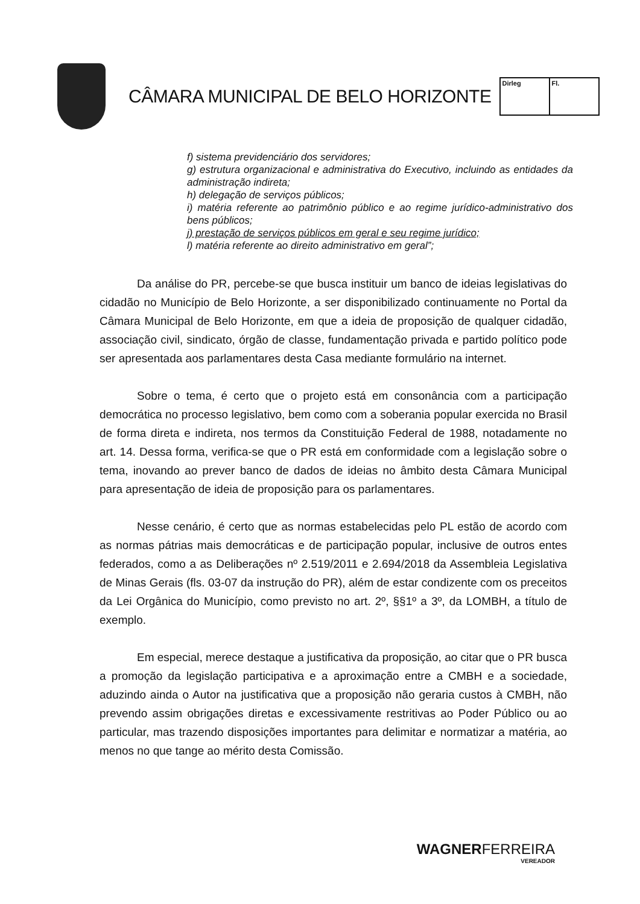CÂMARA MUNICIPAL DE BELO HORIZONTE
Dirleg Fl.
f) sistema previdenciário dos servidores;
g) estrutura organizacional e administrativa do Executivo, incluindo as entidades da administração indireta;
h) delegação de serviços públicos;
i) matéria referente ao patrimônio público e ao regime jurídico-administrativo dos bens públicos;
j) prestação de serviços públicos em geral e seu regime jurídico;
l) matéria referente ao direito administrativo em geral”;
Da análise do PR, percebe-se que busca instituir um banco de ideias legislativas do cidadão no Município de Belo Horizonte, a ser disponibilizado continuamente no Portal da Câmara Municipal de Belo Horizonte, em que a ideia de proposição de qualquer cidadão, associação civil, sindicato, órgão de classe, fundamentação privada e partido político pode ser apresentada aos parlamentares desta Casa mediante formulário na internet.
Sobre o tema, é certo que o projeto está em consonância com a participação democrática no processo legislativo, bem como com a soberania popular exercida no Brasil de forma direta e indireta, nos termos da Constituição Federal de 1988, notadamente no art. 14. Dessa forma, verifica-se que o PR está em conformidade com a legislação sobre o tema, inovando ao prever banco de dados de ideias no âmbito desta Câmara Municipal para apresentação de ideia de proposição para os parlamentares.
Nesse cenário, é certo que as normas estabelecidas pelo PL estão de acordo com as normas pátrias mais democráticas e de participação popular, inclusive de outros entes federados, como a as Deliberações nº 2.519/2011 e 2.694/2018 da Assembleia Legislativa de Minas Gerais (fls. 03-07 da instrução do PR), além de estar condizente com os preceitos da Lei Orgânica do Município, como previsto no art. 2º, §§1º a 3º, da LOMBH, a título de exemplo.
Em especial, merece destaque a justificativa da proposição, ao citar que o PR busca a promoção da legislação participativa e a aproximação entre a CMBH e a sociedade, aduzindo ainda o Autor na justificativa que a proposição não geraria custos à CMBH, não prevendo assim obrigações diretas e excessivamente restritivas ao Poder Público ou ao particular, mas trazendo disposições importantes para delimitar e normatizar a matéria, ao menos no que tange ao mérito desta Comissão.
WAGNERFERREIRA
VEREADOR